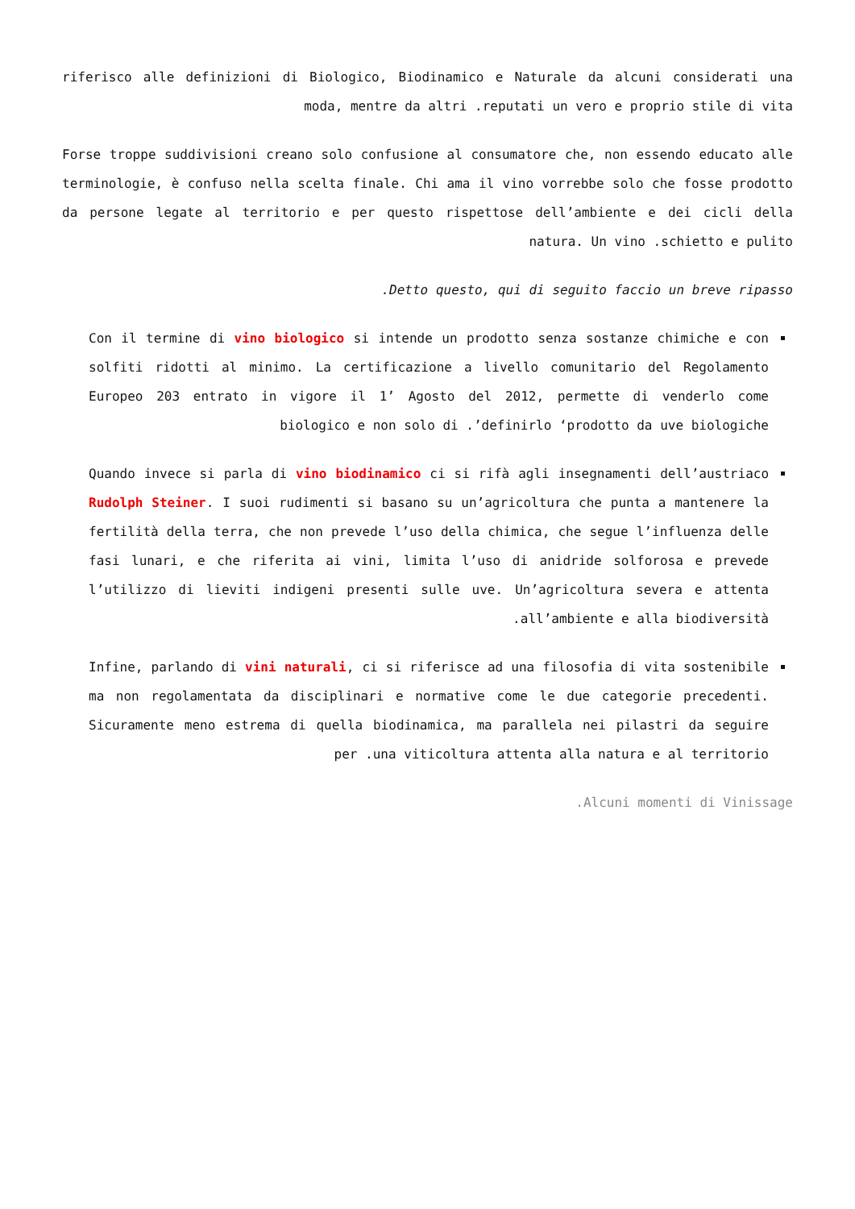riferisco alle definizioni di Biologico, Biodinamico e Naturale da alcuni considerati una moda, mentre da altri .reputati un vero e proprio stile di vita
Forse troppe suddivisioni creano solo confusione al consumatore che, non essendo educato alle terminologie, è confuso nella scelta finale. Chi ama il vino vorrebbe solo che fosse prodotto da persone legate al territorio e per questo rispettose dell’ambiente e dei cicli della natura. Un vino .schietto e pulito
.Detto questo, qui di seguito faccio un breve ripasso
Con il termine di vino biologico si intende un prodotto senza sostanze chimiche e con solfiti ridotti al minimo. La certificazione a livello comunitario del Regolamento Europeo 203 entrato in vigore il 1’ Agosto del 2012, permette di venderlo come biologico e non solo di .’definirlo ‘prodotto da uve biologiche
Quando invece si parla di vino biodinamico ci si rifà agli insegnamenti dell’austriaco Rudolph Steiner. I suoi rudimenti si basano su un’agricoltura che punta a mantenere la fertilità della terra, che non prevede l’uso della chimica, che segue l’influenza delle fasi lunari, e che riferita ai vini, limita l’uso di anidride solforosa e prevede l’utilizzo di lieviti indigeni presenti sulle uve. Un’agricoltura severa e attenta .all’ambiente e alla biodiversità
Infine, parlando di vini naturali, ci si riferisce ad una filosofia di vita sostenibile ma non regolamentata da disciplinari e normative come le due categorie precedenti. Sicuramente meno estrema di quella biodinamica, ma parallela nei pilastri da seguire per .una viticoltura attenta alla natura e al territorio
.Alcuni momenti di Vinissage